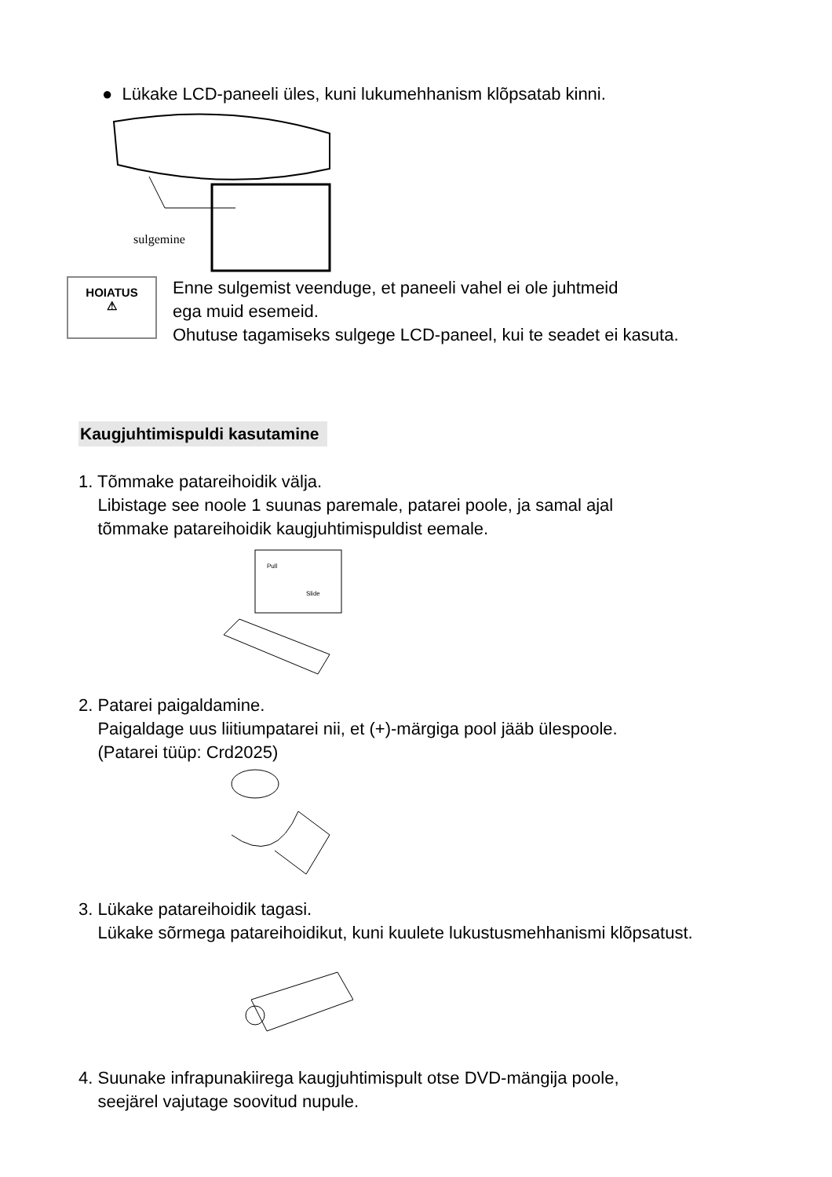● Lükake LCD-paneeli üles, kuni lukumehhanism klõpsatab kinni.
sulgemine
HOIATUS
⚠
Enne sulgemist veenduge, et paneeli vahel ei ole juhtmeid
ega muid esemeid.
Ohutuse tagamiseks sulgege LCD-paneel, kui te seadet ei kasuta.
Kaugjuhtimispuldi kasutamine
1. Tõmmake patareihoidik välja.
Libistage see noole 1 suunas paremale, patarei poole, ja samal ajal
tõmmake patareihoidik kaugjuhtimispuldist eemale.
Pull
Slide
2. Patarei paigaldamine.
Paigaldage uus liitiumpatarei nii, et (+)-märgiga pool jääb ülespoole.
(Patarei tüüp: Crd2025)
3. Lükake patareihoidik tagasi.
Lükake sõrmega patareihoidikut, kuni kuulete lukustusmehhanismi klõpsatust.
4. Suunake infrapunakiirega kaugjuhtimispult otse DVD-mängija poole,
seejärel vajutage soovitud nupule.